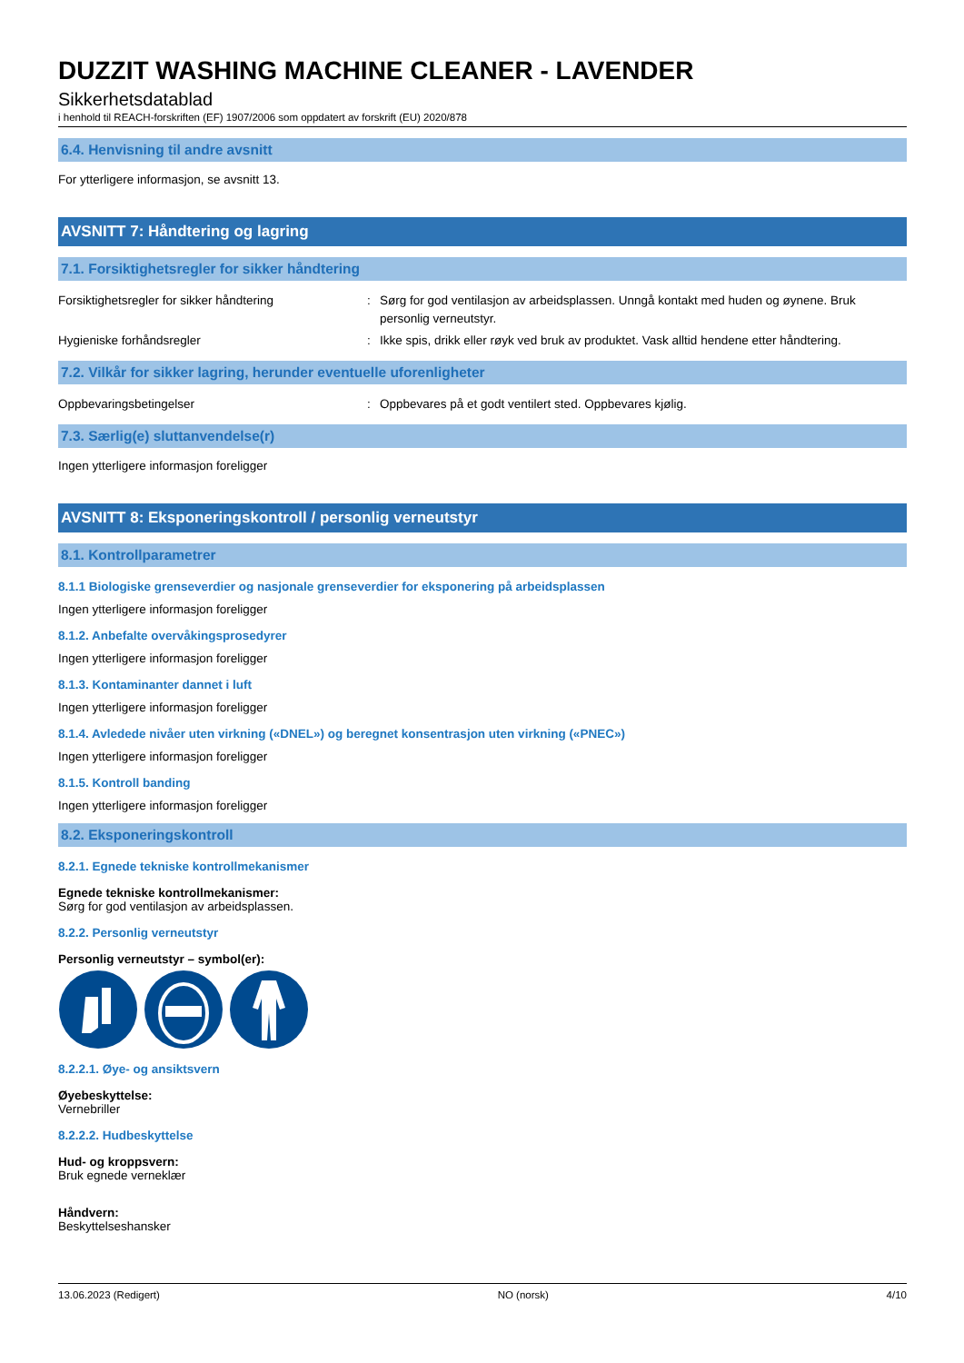DUZZIT WASHING MACHINE CLEANER - LAVENDER
Sikkerhetsdatablad
i henhold til REACH-forskriften (EF) 1907/2006 som oppdatert av forskrift (EU) 2020/878
6.4. Henvisning til andre avsnitt
For ytterligere informasjon, se avsnitt 13.
AVSNITT 7: Håndtering og lagring
7.1. Forsiktighetsregler for sikker håndtering
Forsiktighetsregler for sikker håndtering : Sørg for god ventilasjon av arbeidsplassen. Unngå kontakt med huden og øynene. Bruk personlig verneutstyr.
Hygieniske forhåndsregler : Ikke spis, drikk eller røyk ved bruk av produktet. Vask alltid hendene etter håndtering.
7.2. Vilkår for sikker lagring, herunder eventuelle uforenligheter
Oppbevaringsbetingelser : Oppbevares på et godt ventilert sted. Oppbevares kjølig.
7.3. Særlig(e) sluttanvendelse(r)
Ingen ytterligere informasjon foreligger
AVSNITT 8: Eksponeringskontroll / personlig verneutstyr
8.1. Kontrollparametrer
8.1.1 Biologiske grenseverdier og nasjonale grenseverdier for eksponering på arbeidsplassen
Ingen ytterligere informasjon foreligger
8.1.2. Anbefalte overvåkingsprosedyrer
Ingen ytterligere informasjon foreligger
8.1.3. Kontaminanter dannet i luft
Ingen ytterligere informasjon foreligger
8.1.4. Avledede nivåer uten virkning («DNEL») og beregnet konsentrasjon uten virkning («PNEC»)
Ingen ytterligere informasjon foreligger
8.1.5. Kontroll banding
Ingen ytterligere informasjon foreligger
8.2. Eksponeringskontroll
8.2.1. Egnede tekniske kontrollmekanismer
Egnede tekniske kontrollmekanismer:
Sørg for god ventilasjon av arbeidsplassen.
8.2.2. Personlig verneutstyr
Personlig verneutstyr – symbol(er):
8.2.2.1. Øye- og ansiktsvern
Øyebeskyttelse:
Vernebriller
8.2.2.2. Hudbeskyttelse
Hud- og kroppsvern:
Bruk egnede verneklær
Håndvern:
Beskyttelseshansker
13.06.2023 (Redigert) NO (norsk) 4/10